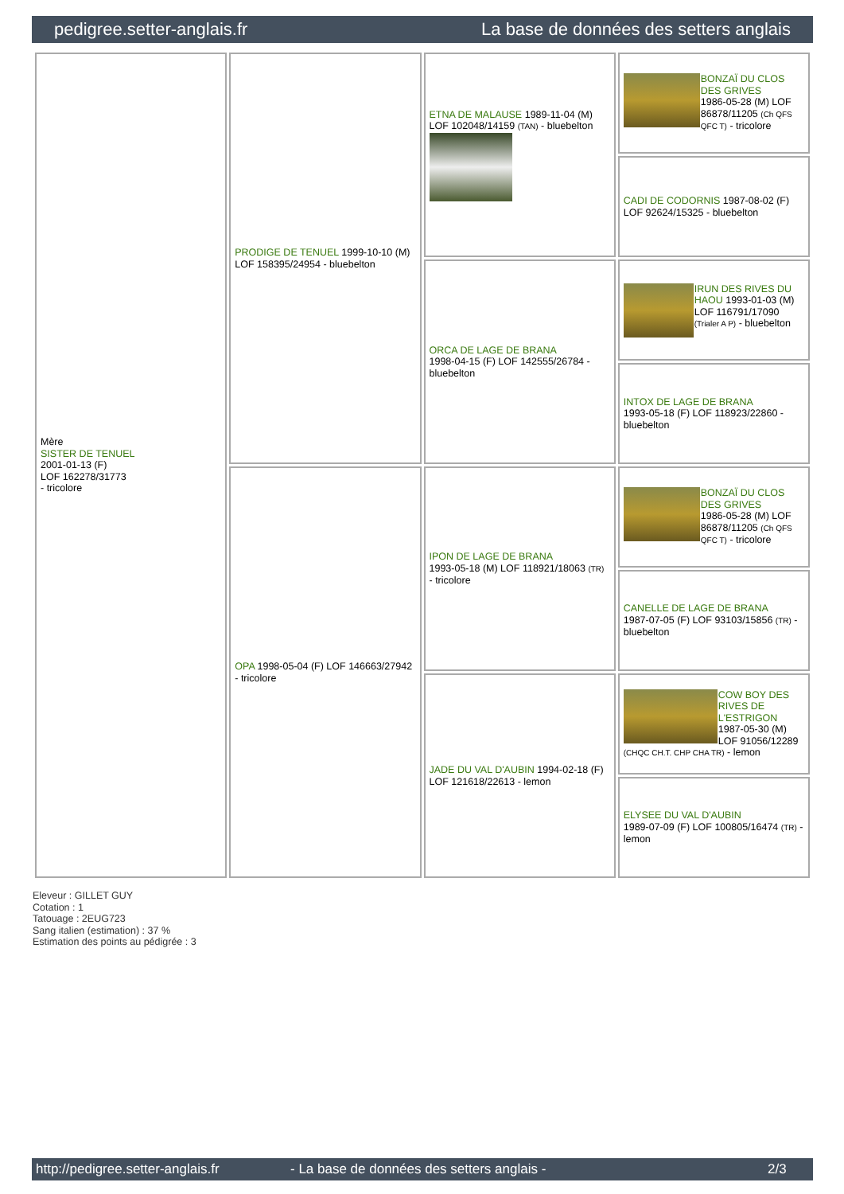pedigree.setter-anglais.fr La base de données des setters anglais
| Mère SISTER DE TENUEL 2001-01-13 (F) LOF 162278/31773 - tricolore | PRODIGE DE TENUEL 1999-10-10 (M) LOF 158395/24954 - bluebelton | ETNA DE MALAUSE 1989-11-04 (M) LOF 102048/14159 (TAN) - bluebelton | BONZAÏ DU CLOS DES GRIVES 1986-05-28 (M) LOF 86878/11205 (Ch QFS QFC T) - tricolore |
| | | | CADI DE CODORNIS 1987-08-02 (F) LOF 92624/15325 - bluebelton |
| | | ORCA DE LAGE DE BRANA 1998-04-15 (F) LOF 142555/26784 - bluebelton | IRUN DES RIVES DU HAOU 1993-01-03 (M) LOF 116791/17090 (Trialer A P) - bluebelton |
| | | | INTOX DE LAGE DE BRANA 1993-05-18 (F) LOF 118923/22860 - bluebelton |
| | OPA 1998-05-04 (F) LOF 146663/27942 - tricolore | IPON DE LAGE DE BRANA 1993-05-18 (M) LOF 118921/18063 (TR) - tricolore | BONZAÏ DU CLOS DES GRIVES 1986-05-28 (M) LOF 86878/11205 (Ch QFS QFC T) - tricolore |
| | | | CANELLE DE LAGE DE BRANA 1987-07-05 (F) LOF 93103/15856 (TR) - bluebelton |
| | | JADE DU VAL D'AUBIN 1994-02-18 (F) LOF 121618/22613 - lemon | COW BOY DES RIVES DE L'ESTRIGON 1987-05-30 (M) LOF 91056/12289 (CHQC CH.T. CHP CHA TR) - lemon |
| | | | ELYSEE DU VAL D'AUBIN 1989-07-09 (F) LOF 100805/16474 (TR) - lemon |
Eleveur : GILLET GUY
Cotation : 1
Tatouage : 2EUG723
Sang italien (estimation) : 37 %
Estimation des points au pédigrée : 3
http://pedigree.setter-anglais.fr - La base de données des setters anglais - 2/3